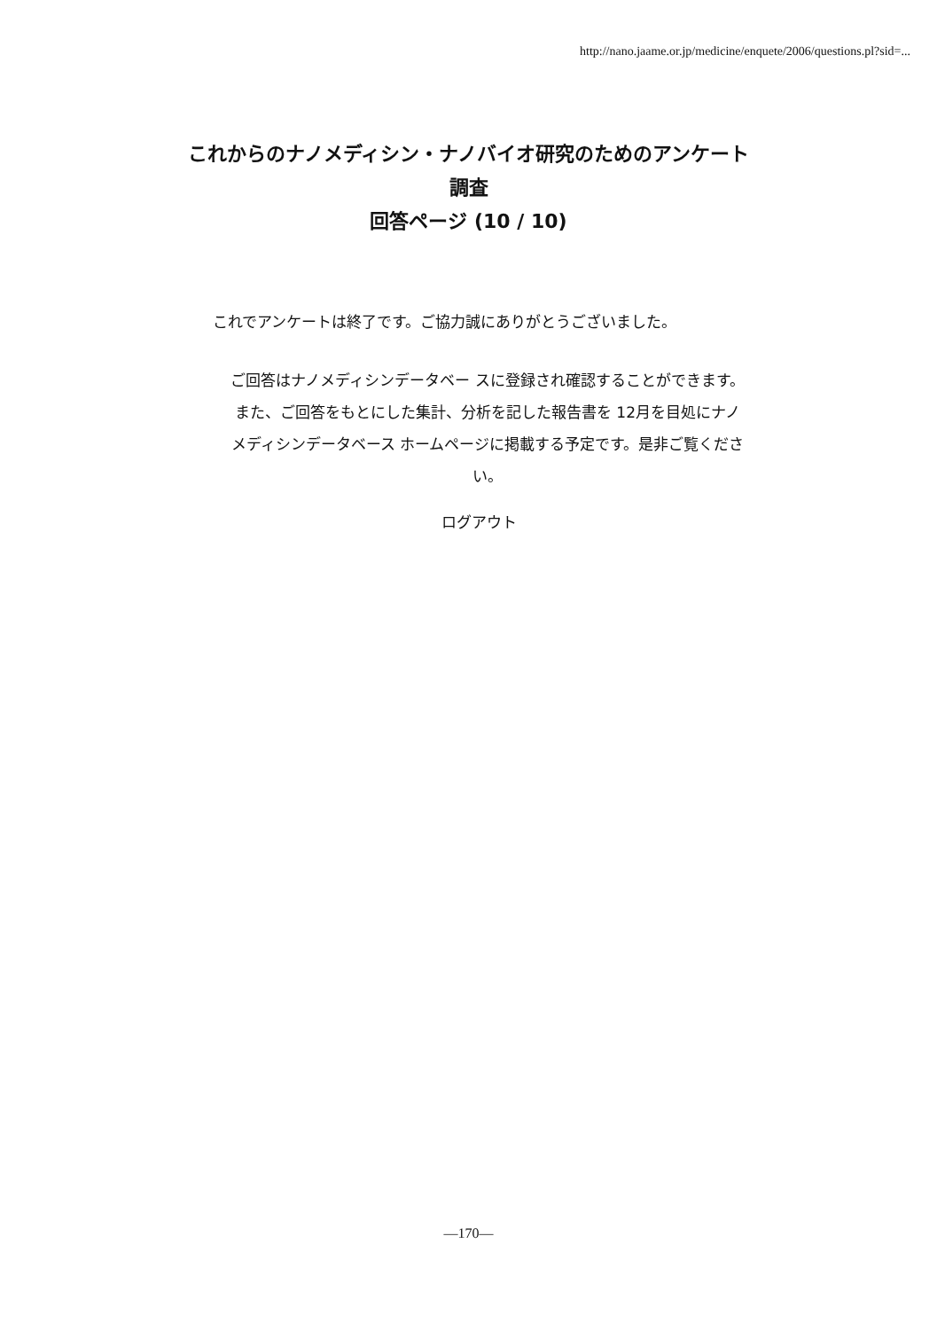http://nano.jaame.or.jp/medicine/enquete/2006/questions.pl?sid=...
これからのナノメディシン・ナノバイオ研究のためのアンケート
調査
回答ページ (10 / 10)
これでアンケートは終了です。ご協力誠にありがとうございました。
ご回答はナノメディシンデータベー スに登録され確認することができます。
また、ご回答をもとにした集計、分析を記した報告書を 12月を目処にナノメディシンデータベース ホームページに掲載する予定です。是非ご覧ください。
ログアウト
—170—